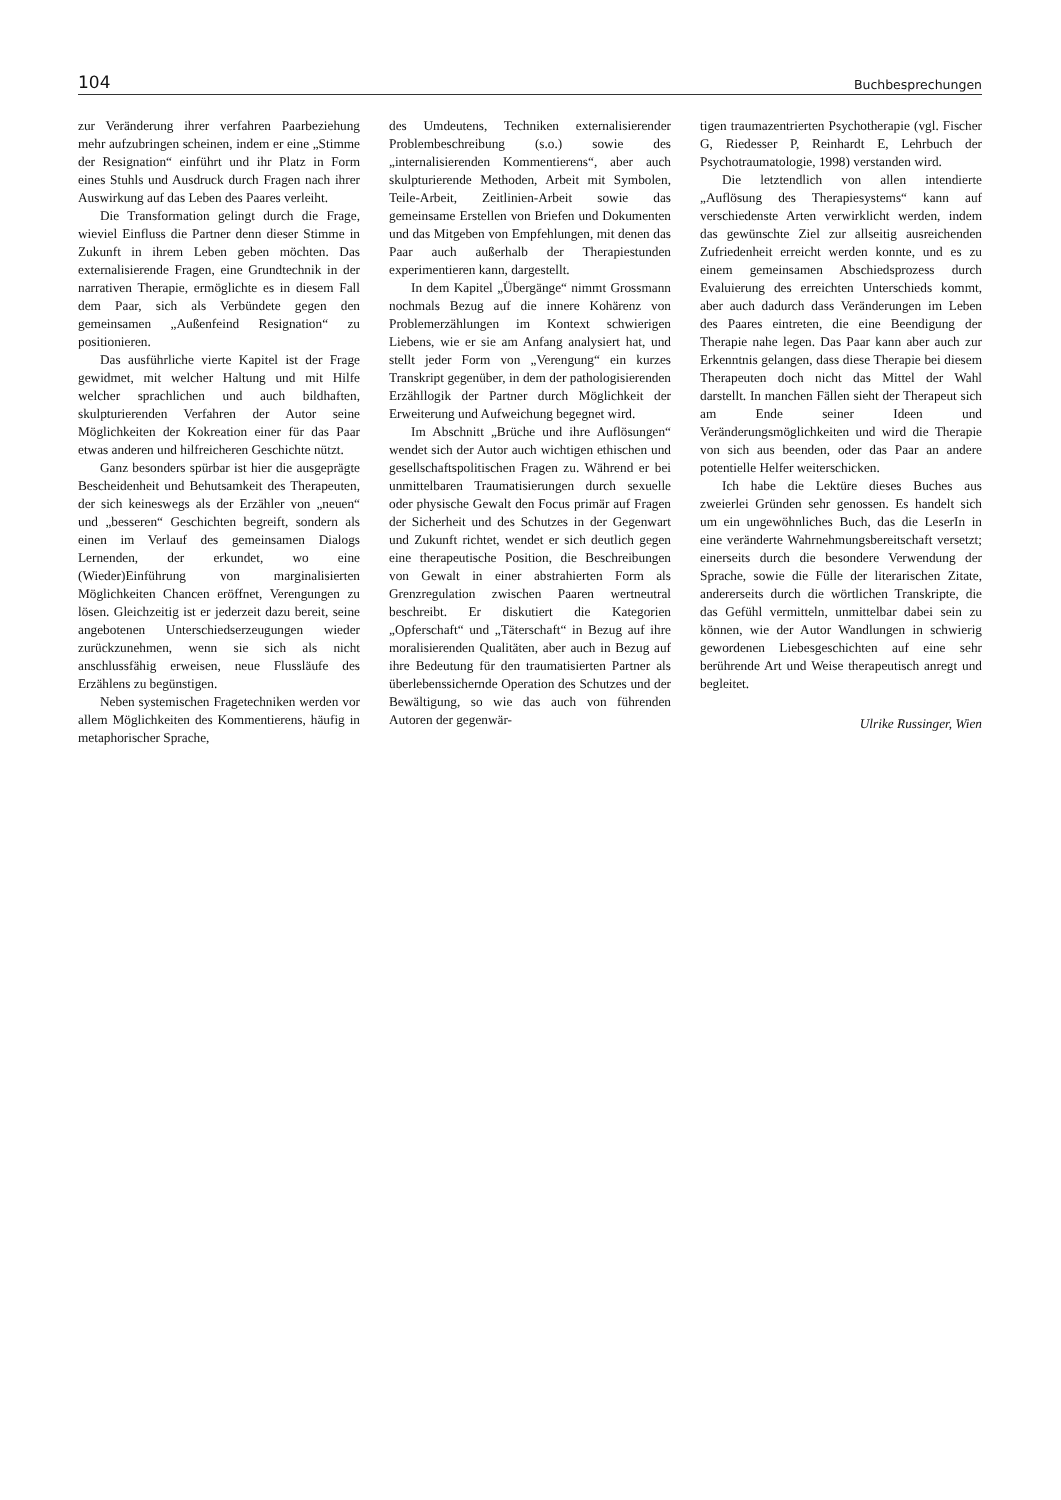104 Buchbesprechungen
zur Veränderung ihrer verfahren Paarbeziehung mehr aufzubringen scheinen, indem er eine „Stimme der Resignation“ einführt und ihr Platz in Form eines Stuhls und Ausdruck durch Fragen nach ihrer Auswirkung auf das Leben des Paares verleiht.
Die Transformation gelingt durch die Frage, wieviel Einfluss die Partner denn dieser Stimme in Zukunft in ihrem Leben geben möchten. Das externalisierende Fragen, eine Grundtechnik in der narrativen Therapie, ermöglichte es in diesem Fall dem Paar, sich als Verbündete gegen den gemeinsamen „Außenfeind Resignation“ zu positionieren.
Das ausführliche vierte Kapitel ist der Frage gewidmet, mit welcher Haltung und mit Hilfe welcher sprachlichen und auch bildhaften, skulpturierenden Verfahren der Autor seine Möglichkeiten der Kokreation einer für das Paar etwas anderen und hilfreicheren Geschichte nützt.
Ganz besonders spürbar ist hier die ausgeprägte Bescheidenheit und Behutsamkeit des Therapeuten, der sich keineswegs als der Erzähler von „neuen“ und „besseren“ Geschichten begreift, sondern als einen im Verlauf des gemeinsamen Dialogs Lernenden, der erkundet, wo eine (Wieder)Einführung von marginalisierten Möglichkeiten Chancen eröffnet, Verengungen zu lösen. Gleichzeitig ist er jederzeit dazu bereit, seine angebotenen Unterschiedserzeugungen wieder zurückzunehmen, wenn sie sich als nicht anschlussfähig erweisen, neue Flussläufe des Erzählens zu begünstigen.
Neben systemischen Fragetechniken werden vor allem Möglichkeiten des Kommentierens, häufig in metaphorischer Sprache,
des Umdeutens, Techniken externalisierender Problembeschreibung (s.o.) sowie des „internalisierenden Kommentierens“, aber auch skulpturierende Methoden, Arbeit mit Symbolen, Teile-Arbeit, Zeitlinien-Arbeit sowie das gemeinsame Erstellen von Briefen und Dokumenten und das Mitgeben von Empfehlungen, mit denen das Paar auch außerhalb der Therapiestunden experimentieren kann, dargestellt.
In dem Kapitel „Übergänge“ nimmt Grossmann nochmals Bezug auf die innere Kohärenz von Problemerzählungen im Kontext schwierigen Liebens, wie er sie am Anfang analysiert hat, und stellt jeder Form von „Verengung“ ein kurzes Transkript gegenüber, in dem der pathologisierenden Erzähllogik der Partner durch Möglichkeit der Erweiterung und Aufweichung begegnet wird.
Im Abschnitt „Brüche und ihre Auflösungen“ wendet sich der Autor auch wichtigen ethischen und gesellschaftspolitischen Fragen zu. Während er bei unmittelbaren Traumatisierungen durch sexuelle oder physische Gewalt den Focus primär auf Fragen der Sicherheit und des Schutzes in der Gegenwart und Zukunft richtet, wendet er sich deutlich gegen eine therapeutische Position, die Beschreibungen von Gewalt in einer abstrahierten Form als Grenzregulation zwischen Paaren wertneutral beschreibt. Er diskutiert die Kategorien „Opferschaft“ und „Täterschaft“ in Bezug auf ihre moralisierenden Qualitäten, aber auch in Bezug auf ihre Bedeutung für den traumatisierten Partner als überlebenssichernde Operation des Schutzes und der Bewältigung, so wie das auch von führenden Autoren der gegenwär-
tigen traumazentrierten Psychotherapie (vgl. Fischer G, Riedesser P, Reinhardt E, Lehrbuch der Psychotraumatologie, 1998) verstanden wird.
Die letztendlich von allen intendierte „Auflösung des Therapiesystems“ kann auf verschiedenste Arten verwirklicht werden, indem das gewünschte Ziel zur allseitig ausreichenden Zufriedenheit erreicht werden konnte, und es zu einem gemeinsamen Abschiedsprozess durch Evaluierung des erreichten Unterschieds kommt, aber auch dadurch dass Veränderungen im Leben des Paares eintreten, die eine Beendigung der Therapie nahe legen. Das Paar kann aber auch zur Erkenntnis gelangen, dass diese Therapie bei diesem Therapeuten doch nicht das Mittel der Wahl darstellt. In manchen Fällen sieht der Therapeut sich am Ende seiner Ideen und Veränderungsmöglichkeiten und wird die Therapie von sich aus beenden, oder das Paar an andere potentielle Helfer weiterschicken.
Ich habe die Lektüre dieses Buches aus zweierlei Gründen sehr genossen. Es handelt sich um ein ungewöhnliches Buch, das die LeserIn in eine veränderte Wahrnehmungsbereitschaft versetzt; einerseits durch die besondere Verwendung der Sprache, sowie die Fülle der literarischen Zitate, andererseits durch die wörtlichen Transkripte, die das Gefühl vermitteln, unmittelbar dabei sein zu können, wie der Autor Wandlungen in schwierig gewordenen Liebesgeschichten auf eine sehr berührende Art und Weise therapeutisch anregt und begleitet.
Ulrike Russinger, Wien